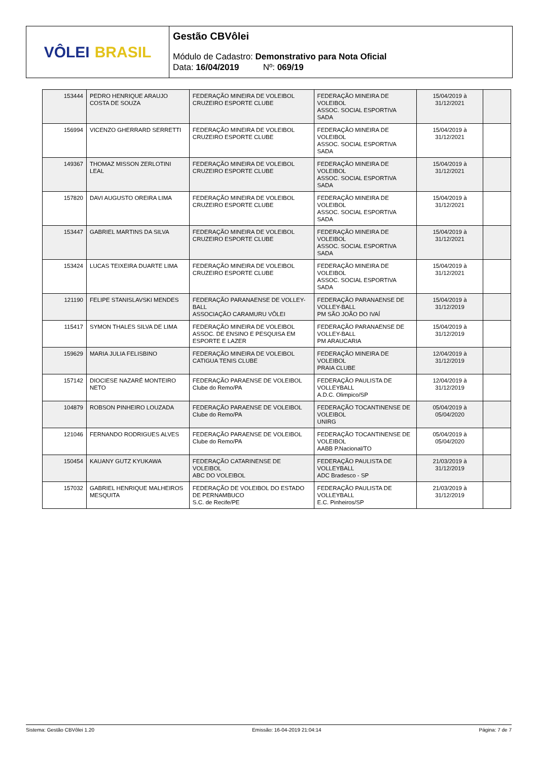VÔLEI BRASIL
Gestão CBVôlei
Módulo de Cadastro: Demonstrativo para Nota Oficial
Data: 16/04/2019 Nº: 069/19
| 153444 | PEDRO HENRIQUE ARAUJO COSTA DE SOUZA | FEDERAÇÃO MINEIRA DE VOLEIBOL CRUZEIRO ESPORTE CLUBE | FEDERAÇÃO MINEIRA DE VOLEIBOL ASSOC. SOCIAL ESPORTIVA SADA | 15/04/2019 à 31/12/2021 | |
| 156994 | VICENZO GHERRARD SERRETTI | FEDERAÇÃO MINEIRA DE VOLEIBOL CRUZEIRO ESPORTE CLUBE | FEDERAÇÃO MINEIRA DE VOLEIBOL ASSOC. SOCIAL ESPORTIVA SADA | 15/04/2019 à 31/12/2021 | |
| 149367 | THOMAZ MISSON ZERLOTINI LEAL | FEDERAÇÃO MINEIRA DE VOLEIBOL CRUZEIRO ESPORTE CLUBE | FEDERAÇÃO MINEIRA DE VOLEIBOL ASSOC. SOCIAL ESPORTIVA SADA | 15/04/2019 à 31/12/2021 | |
| 157820 | DAVI AUGUSTO OREIRA LIMA | FEDERAÇÃO MINEIRA DE VOLEIBOL CRUZEIRO ESPORTE CLUBE | FEDERAÇÃO MINEIRA DE VOLEIBOL ASSOC. SOCIAL ESPORTIVA SADA | 15/04/2019 à 31/12/2021 | |
| 153447 | GABRIEL MARTINS DA SILVA | FEDERAÇÃO MINEIRA DE VOLEIBOL CRUZEIRO ESPORTE CLUBE | FEDERAÇÃO MINEIRA DE VOLEIBOL ASSOC. SOCIAL ESPORTIVA SADA | 15/04/2019 à 31/12/2021 | |
| 153424 | LUCAS TEIXEIRA DUARTE LIMA | FEDERAÇÃO MINEIRA DE VOLEIBOL CRUZEIRO ESPORTE CLUBE | FEDERAÇÃO MINEIRA DE VOLEIBOL ASSOC. SOCIAL ESPORTIVA SADA | 15/04/2019 à 31/12/2021 | |
| 121190 | FELIPE STANISLAVSKI MENDES | FEDERAÇÃO PARANAENSE DE VOLLEY-BALL ASSOCIAÇÃO CARAMURU VÔLEI | FEDERAÇÃO PARANAENSE DE VOLLEY-BALL PM SÃO JOÃO DO IVAÍ | 15/04/2019 à 31/12/2019 | |
| 115417 | SYMON THALES SILVA DE LIMA | FEDERAÇÃO MINEIRA DE VOLEIBOL ASSOC. DE ENSINO E PESQUISA EM ESPORTE E LAZER | FEDERAÇÃO PARANAENSE DE VOLLEY-BALL PM ARAUCARIA | 15/04/2019 à 31/12/2019 | |
| 159629 | MARIA JULIA FELISBINO | FEDERAÇÃO MINEIRA DE VOLEIBOL CATIGUA TENIS CLUBE | FEDERAÇÃO MINEIRA DE VOLEIBOL PRAIA CLUBE | 12/04/2019 à 31/12/2019 | |
| 157142 | DIOCIESE NAZARÉ MONTEIRO NETO | FEDERAÇÃO PARAENSE DE VOLEIBOL Clube do Remo/PA | FEDERAÇÃO PAULISTA DE VOLLEYBALL A.D.C. Olimpico/SP | 12/04/2019 à 31/12/2019 | |
| 104879 | ROBSON PINHEIRO LOUZADA | FEDERAÇÃO PARAENSE DE VOLEIBOL Clube do Remo/PA | FEDERAÇÃO TOCANTINENSE DE VOLEIBOL UNIRG | 05/04/2019 à 05/04/2020 | |
| 121046 | FERNANDO RODRIGUES ALVES | FEDERAÇÃO PARAENSE DE VOLEIBOL Clube do Remo/PA | FEDERAÇÃO TOCANTINENSE DE VOLEIBOL AABB P.Nacional/TO | 05/04/2019 à 05/04/2020 | |
| 150454 | KAUANY GUTZ KYUKAWA | FEDERAÇÃO CATARINENSE DE VOLEIBOL ABC DO VOLEIBOL | FEDERAÇÃO PAULISTA DE VOLLEYBALL ADC Bradesco - SP | 21/03/2019 à 31/12/2019 | |
| 157032 | GABRIEL HENRIQUE MALHEIROS MESQUITA | FEDERAÇÃO DE VOLEIBOL DO ESTADO DE PERNAMBUCO S.C. de Recife/PE | FEDERAÇÃO PAULISTA DE VOLLEYBALL E.C. Pinheiros/SP | 21/03/2019 à 31/12/2019 | |
Sistema: Gestão CBVôlei 1.20 Emissão: 16-04-2019 21:04:14 Página: 7 de 7